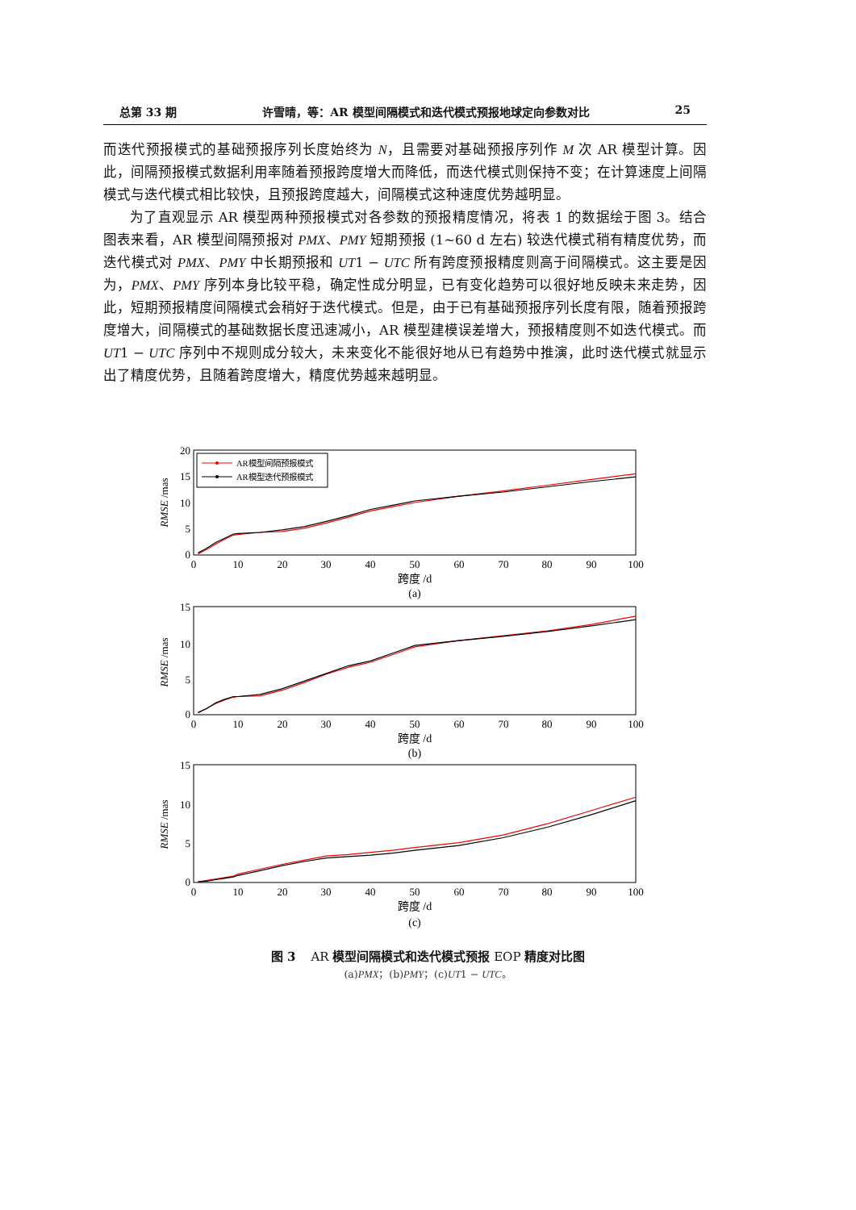总第 33 期 许雪晴，等：AR 模型间隔模式和迭代模式预报地球定向参数对比 25
而迭代预报模式的基础预报序列长度始终为 N，且需要对基础预报序列作 M 次 AR 模型计算。因此，间隔预报模式数据利用率随着预报跨度增大而降低，而迭代模式则保持不变；在计算速度上间隔模式与迭代模式相比较快，且预报跨度越大，间隔模式这种速度优势越明显。
为了直观显示 AR 模型两种预报模式对各参数的预报精度情况，将表 1 的数据绘于图 3。结合图表来看，AR 模型间隔预报对 PMX、PMY 短期预报 (1~60 d 左右) 较迭代模式稍有精度优势，而迭代模式对 PMX、PMY 中长期预报和 UT1 − UTC 所有跨度预报精度则高于间隔模式。这主要是因为，PMX、PMY 序列本身比较平稳，确定性成分明显，已有变化趋势可以很好地反映未来走势，因此，短期预报精度间隔模式会稍好于迭代模式。但是，由于已有基础预报序列长度有限，随着预报跨度增大，间隔模式的基础数据长度迅速减小，AR 模型建模误差增大，预报精度则不如迭代模式。而 UT1 − UTC 序列中不规则成分较大，未来变化不能很好地从已有趋势中推演，此时迭代模式就显示出了精度优势，且随着跨度增大，精度优势越来越明显。
20
15
10
5
0
RMSE /mas
0
10
20
30
40
50
60
70
80
90
100
跨度 /d
(a)
AR模型间隔预报模式
AR模型迭代预报模式
15
10
5
0
RMSE /mas
0
10
20
30
40
50
60
70
80
90
100
跨度 /d
(b)
15
10
5
0
RMSE /mas
0
10
20
30
40
50
60
70
80
90
100
跨度 /d
(c)
图 3 AR 模型间隔模式和迭代模式预报 EOP 精度对比图
(a)PMX；(b)PMY；(c)UT1 − UTC。